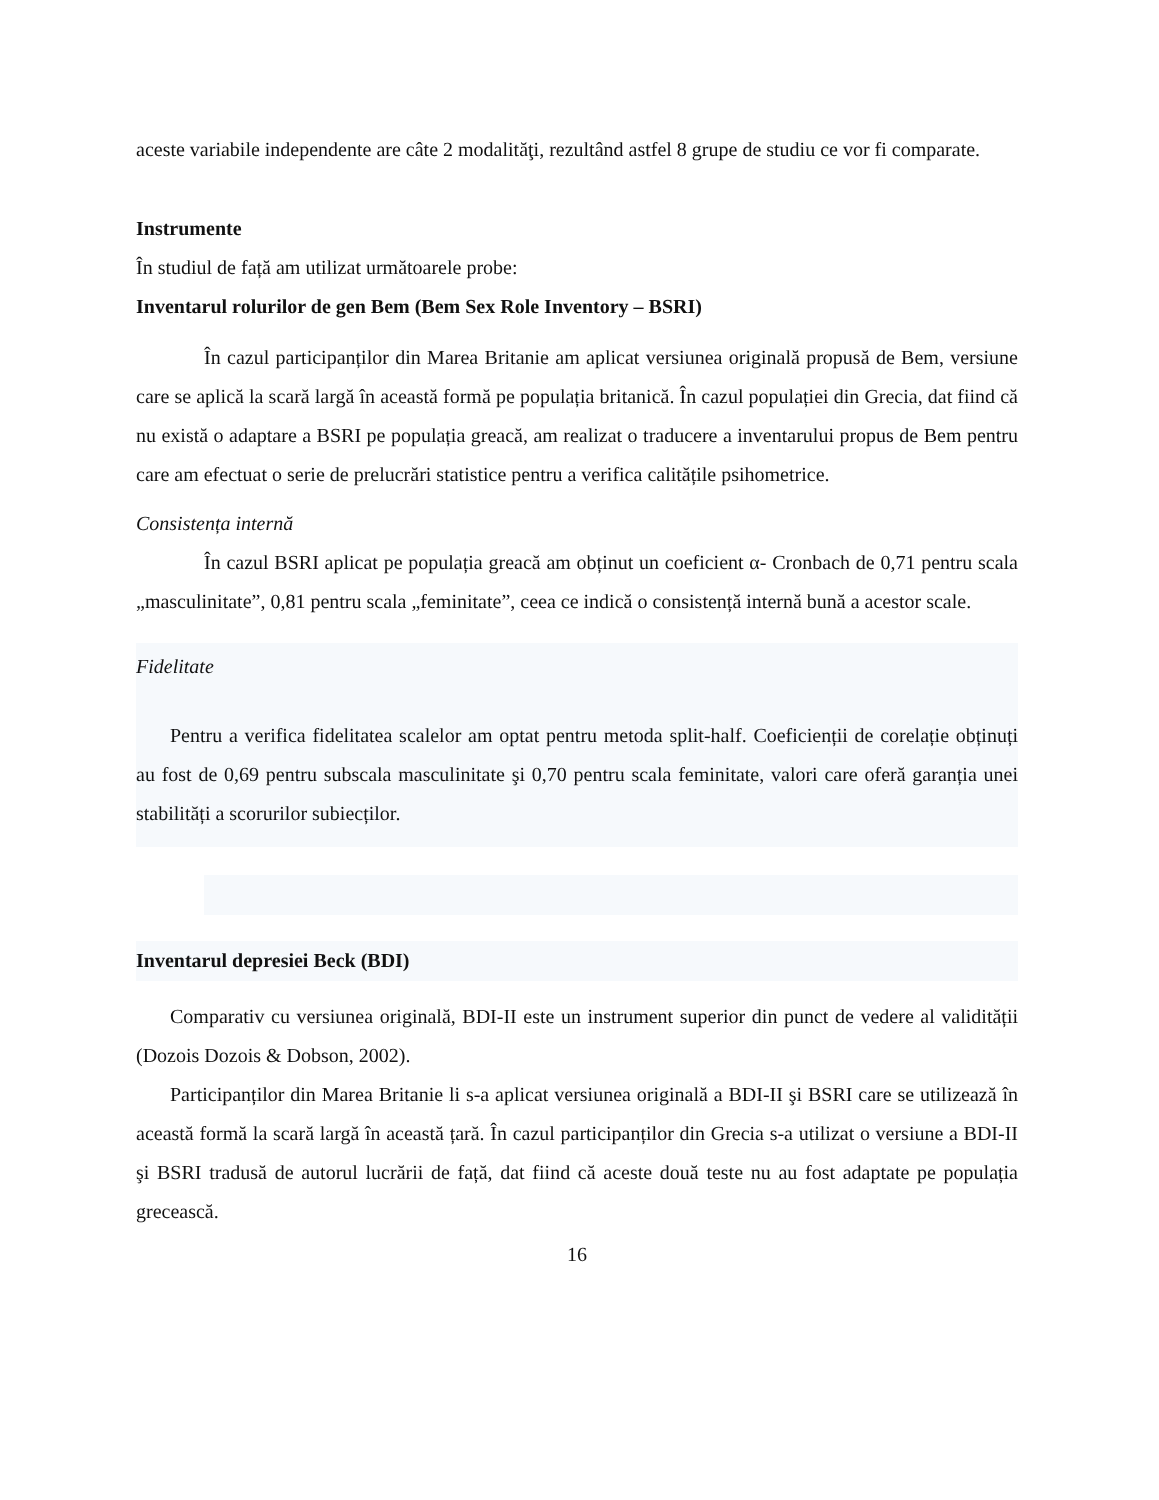aceste variabile independente are câte 2 modalităţi, rezultând astfel 8 grupe de studiu ce vor fi comparate.
Instrumente
În studiul de față am utilizat următoarele probe:
Inventarul rolurilor de gen Bem (Bem Sex Role Inventory – BSRI)
În cazul participanților din Marea Britanie am aplicat versiunea originală propusă de Bem, versiune care se aplică la scară largă în această formă pe populația britanică. În cazul populației din Grecia, dat fiind că nu există o adaptare a BSRI pe populația greacă, am realizat o traducere a inventarului propus de Bem pentru care am efectuat o serie de prelucrări statistice pentru a verifica calitățile psihometrice.
Consistența internă
În cazul BSRI aplicat pe populația greacă am obținut un coeficient α- Cronbach de 0,71 pentru scala „masculinitate”, 0,81 pentru scala „feminitate”, ceea ce indică o consistență internă bună a acestor scale.
Fidelitate
Pentru a verifica fidelitatea scalelor am optat pentru metoda split-half. Coeficienții de corelație obținuți au fost de 0,69 pentru subscala masculinitate şi 0,70 pentru scala feminitate, valori care oferă garanția unei stabilități a scorurilor subiecților.
Inventarul depresiei Beck (BDI)
Comparativ cu versiunea originală, BDI-II este un instrument superior din punct de vedere al validității (Dozois Dozois & Dobson, 2002).
Participanților din Marea Britanie li s-a aplicat versiunea originală a BDI-II şi BSRI care se utilizează în această formă la scară largă în această țară. În cazul participanților din Grecia s-a utilizat o versiune a BDI-II şi BSRI tradusă de autorul lucrării de față, dat fiind că aceste două teste nu au fost adaptate pe populația grecească.
16